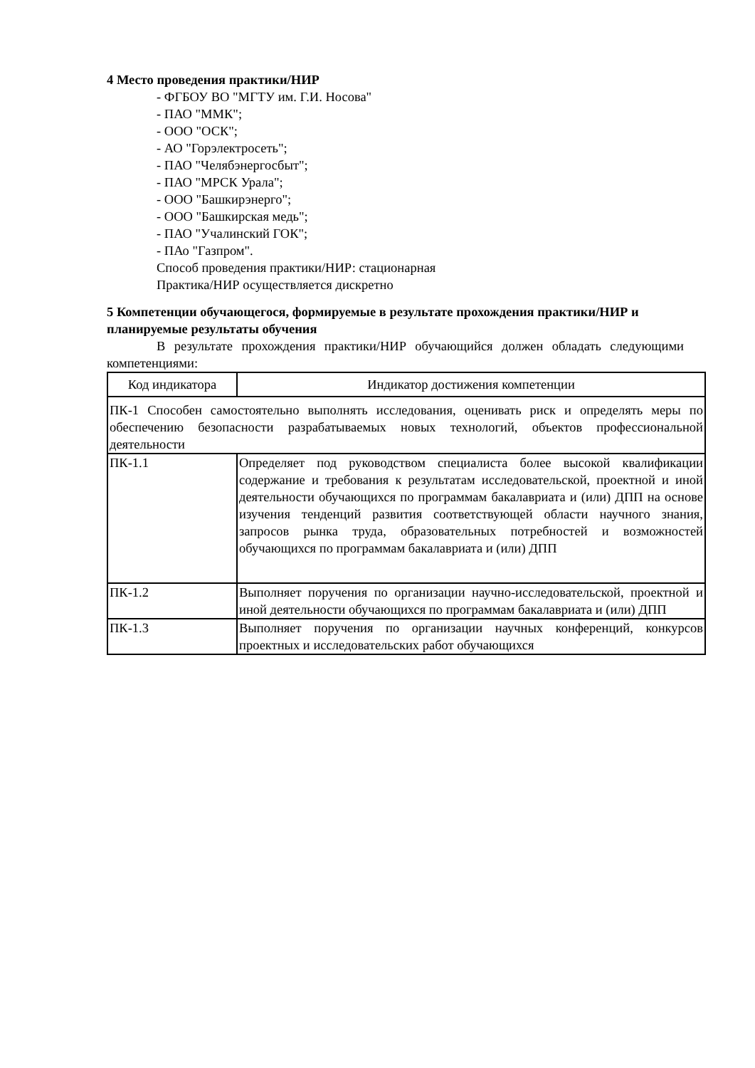4 Место проведения практики/НИР
- ФГБОУ ВО "МГТУ им. Г.И. Носова"
- ПАО "ММК";
- ООО "ОСК";
- АО "Горэлектросеть";
- ПАО "Челябэнергосбыт";
- ПАО "МРСК Урала";
- ООО "Башкирэнерго";
- ООО "Башкирская медь";
- ПАО "Учалинский ГОК";
- ПАо "Газпром".
Способ проведения практики/НИР: стационарная
Практика/НИР осуществляется дискретно
5 Компетенции обучающегося, формируемые в результате прохождения практики/НИР и планируемые результаты обучения
В результате прохождения практики/НИР обучающийся должен обладать следующими компетенциями:
| Код индикатора | Индикатор достижения компетенции |
| --- | --- |
| ПК-1 Способен самостоятельно выполнять исследования, оценивать риск и определять меры по обеспечению безопасности разрабатываемых новых технологий, объектов профессиональной деятельности | |
| ПК-1.1 | Определяет под руководством специалиста более высокой квалификации содержание и требования к результатам исследовательской, проектной и иной деятельности обучающихся по программам бакалавриата и (или) ДПП на основе изучения тенденций развития соответствующей области научного знания, запросов рынка труда, образовательных потребностей и возможностей обучающихся по программам бакалавриата и (или) ДПП |
| ПК-1.2 | Выполняет поручения по организации научно-исследовательской, проектной и иной деятельности обучающихся по программам бакалавриата и (или) ДПП |
| ПК-1.3 | Выполняет поручения по организации научных конференций, конкурсов проектных и исследовательских работ обучающихся |